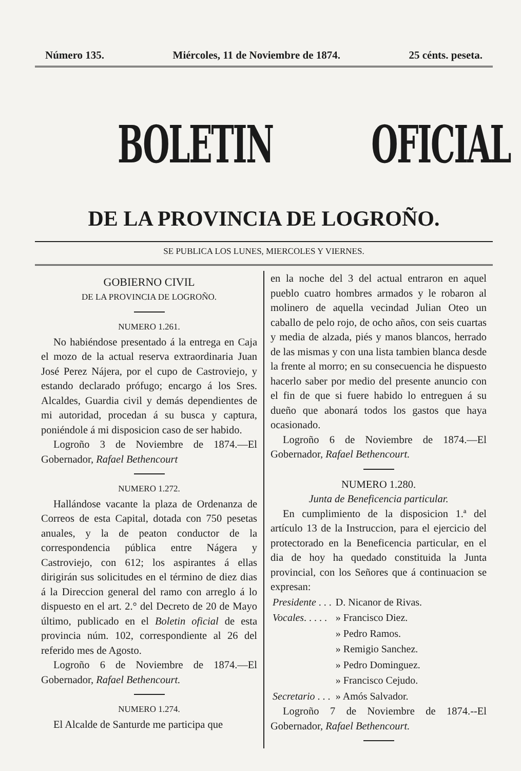Número 135. Miércoles, 11 de Noviembre de 1874. 25 cénts. peseta.
BOLETIN OFICIAL
DE LA PROVINCIA DE LOGROÑO.
SE PUBLICA LOS LUNES, MIERCOLES Y VIERNES.
GOBIERNO CIVIL
DE LA PROVINCIA DE LOGROÑO.
NUMERO 1.261.
No habiéndose presentado á la entrega en Caja el mozo de la actual reserva extraordinaria Juan José Perez Nájera, por el cupo de Castroviejo, y estando declarado prófugo; encargo á los Sres. Alcaldes, Guardia civil y demás dependientes de mi autoridad, procedan á su busca y captura, poniéndole á mi disposicion caso de ser habido.
Logroño 3 de Noviembre de 1874.—El Gobernador, Rafael Bethencourt
NUMERO 1.272.
Hallándose vacante la plaza de Ordenanza de Correos de esta Capital, dotada con 750 pesetas anuales, y la de peaton conductor de la correspondencia pública entre Nágera y Castroviejo, con 612; los aspirantes á ellas dirigirán sus solicitudes en el término de diez dias á la Direccion general del ramo con arreglo á lo dispuesto en el art. 2.° del Decreto de 20 de Mayo último, publicado en el Boletin oficial de esta provincia núm. 102, correspondiente al 26 del referido mes de Agosto.
Logroño 6 de Noviembre de 1874.—El Gobernador, Rafael Bethencourt.
NUMERO 1.274.
El Alcalde de Santurde me participa que
en la noche del 3 del actual entraron en aquel pueblo cuatro hombres armados y le robaron al molinero de aquella vecindad Julian Oteo un caballo de pelo rojo, de ocho años, con seis cuartas y media de alzada, piés y manos blancos, herrado de las mismas y con una lista tambien blanca desde la frente al morro; en su consecuencia he dispuesto hacerlo saber por medio del presente anuncio con el fin de que si fuere habido lo entreguen á su dueño que abonará todos los gastos que haya ocasionado.
Logroño 6 de Noviembre de 1874.—El Gobernador, Rafael Bethencourt.
NUMERO 1.280.
Junta de Beneficencia particular.
En cumplimiento de la disposicion 1.ª del artículo 13 de la Instruccion, para el ejercicio del protectorado en la Beneficencia particular, en el dia de hoy ha quedado constituida la Junta provincial, con los Señores que á continuacion se expresan:
| Presidente . . . | D. Nicanor de Rivas. |
| Vocales . . . . . | » Francisco Diez. |
| | » Pedro Ramos. |
| | » Remigio Sanchez. |
| | » Pedro Dominguez. |
| | » Francisco Cejudo. |
| Secretario . . . | » Amós Salvador. |
Logroño 7 de Noviembre de 1874.--El Gobernador, Rafael Bethencourt.